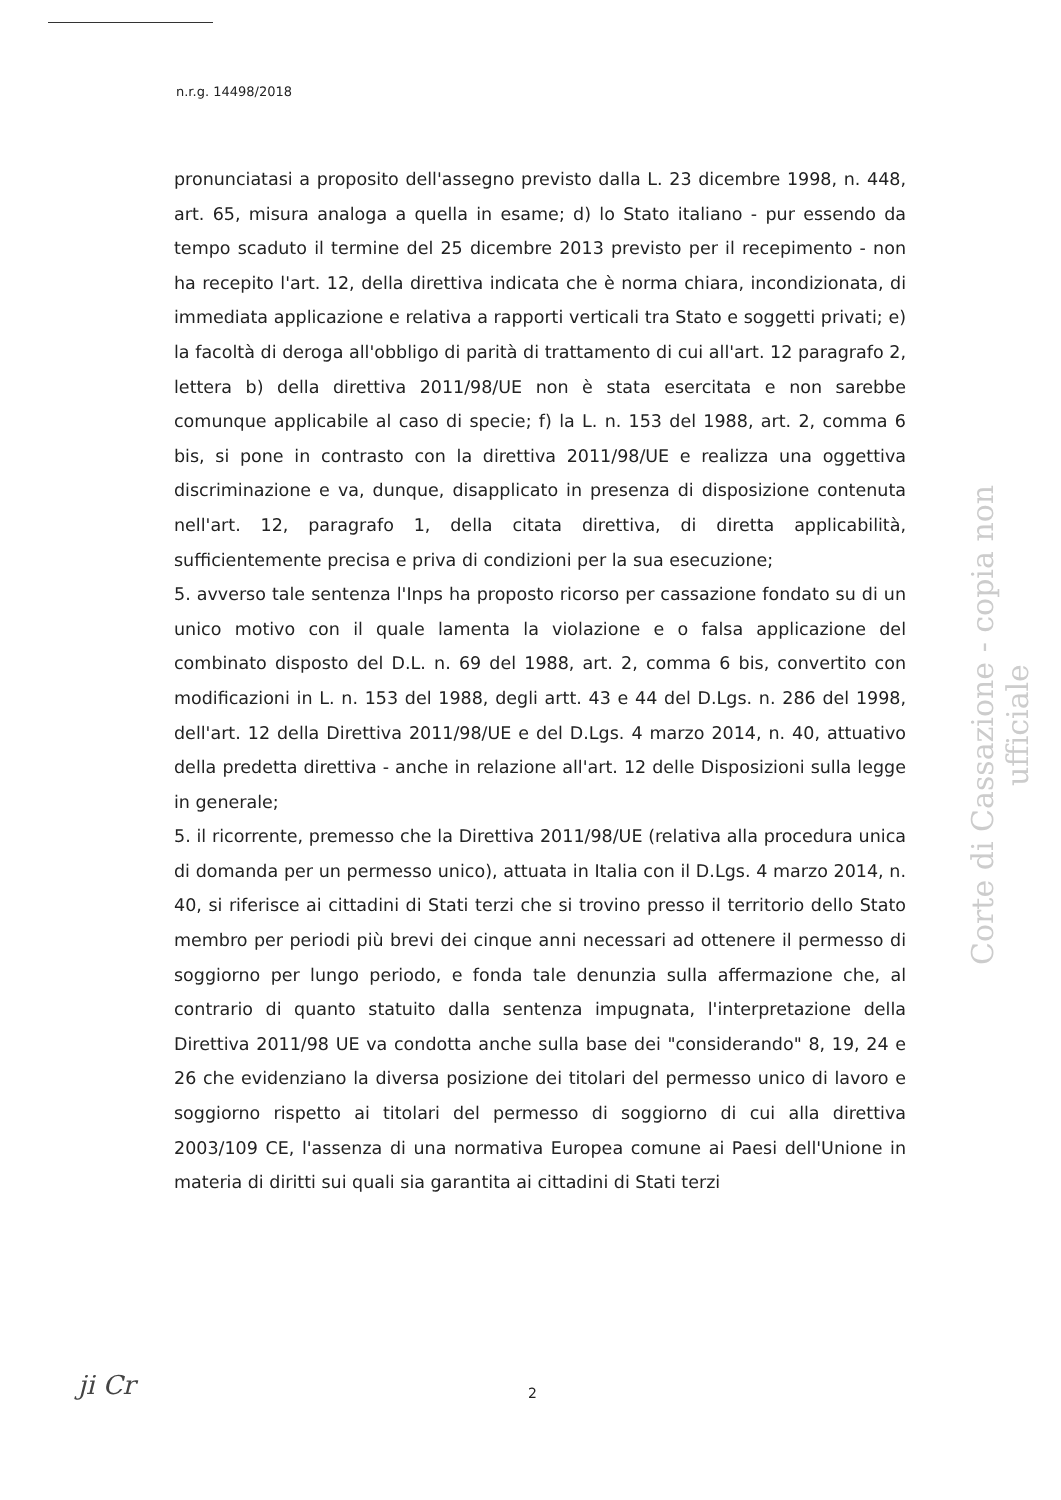n.r.g. 14498/2018
pronunciatasi a proposito dell'assegno previsto dalla L. 23 dicembre 1998, n. 448, art. 65, misura analoga a quella in esame; d) lo Stato italiano - pur essendo da tempo scaduto il termine del 25 dicembre 2013 previsto per il recepimento - non ha recepito l'art. 12, della direttiva indicata che è norma chiara, incondizionata, di immediata applicazione e relativa a rapporti verticali tra Stato e soggetti privati; e) la facoltà di deroga all'obbligo di parità di trattamento di cui all'art. 12 paragrafo 2, lettera b) della direttiva 2011/98/UE non è stata esercitata e non sarebbe comunque applicabile al caso di specie; f) la L. n. 153 del 1988, art. 2, comma 6 bis, si pone in contrasto con la direttiva 2011/98/UE e realizza una oggettiva discriminazione e va, dunque, disapplicato in presenza di disposizione contenuta nell'art. 12, paragrafo 1, della citata direttiva, di diretta applicabilità, sufficientemente precisa e priva di condizioni per la sua esecuzione;
5. avverso tale sentenza l'Inps ha proposto ricorso per cassazione fondato su di un unico motivo con il quale lamenta la violazione e o falsa applicazione del combinato disposto del D.L. n. 69 del 1988, art. 2, comma 6 bis, convertito con modificazioni in L. n. 153 del 1988, degli artt. 43 e 44 del D.Lgs. n. 286 del 1998, dell'art. 12 della Direttiva 2011/98/UE e del D.Lgs. 4 marzo 2014, n. 40, attuativo della predetta direttiva - anche in relazione all'art. 12 delle Disposizioni sulla legge in generale;
5. il ricorrente, premesso che la Direttiva 2011/98/UE (relativa alla procedura unica di domanda per un permesso unico), attuata in Italia con il D.Lgs. 4 marzo 2014, n. 40, si riferisce ai cittadini di Stati terzi che si trovino presso il territorio dello Stato membro per periodi più brevi dei cinque anni necessari ad ottenere il permesso di soggiorno per lungo periodo, e fonda tale denunzia sulla affermazione che, al contrario di quanto statuito dalla sentenza impugnata, l'interpretazione della Direttiva 2011/98 UE va condotta anche sulla base dei "considerando" 8, 19, 24 e 26 che evidenziano la diversa posizione dei titolari del permesso unico di lavoro e soggiorno rispetto ai titolari del permesso di soggiorno di cui alla direttiva 2003/109 CE, l'assenza di una normativa Europea comune ai Paesi dell'Unione in materia di diritti sui quali sia garantita ai cittadini di Stati terzi
Corte di Cassazione - copia non ufficiale
ji Cr 2